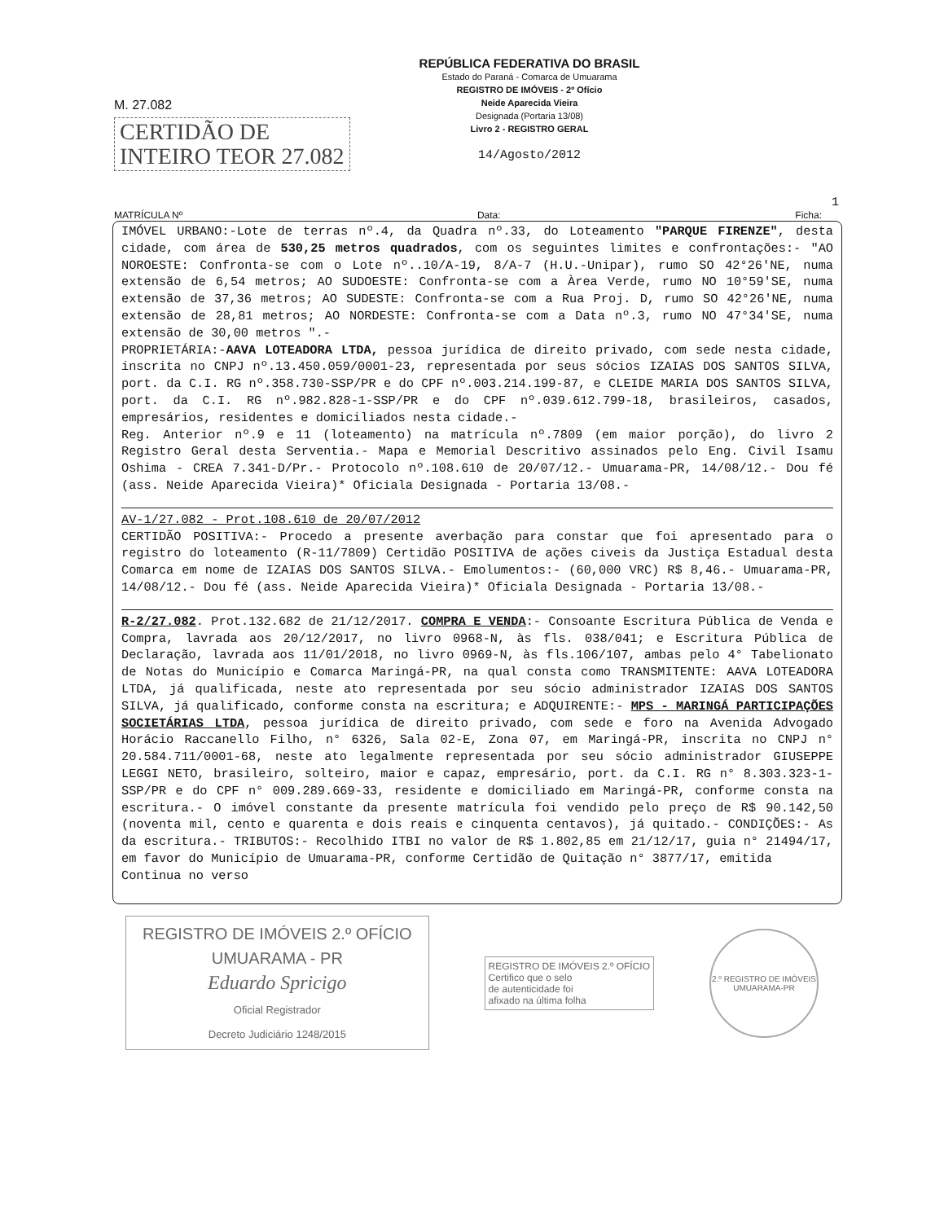M. 27.082
CERTIDÃO DE
INTEIRO TEOR 27.082
REPÚBLICA FEDERATIVA DO BRASIL
Estado do Paraná - Comarca de Umuarama
REGISTRO DE IMÓVEIS - 2º Ofício
Neide Aparecida Vieira
Designada (Portaria 13/08)
Livro 2 - REGISTRO GERAL
14/Agosto/2012
1
MATRÍCULA Nº Data: Ficha:
IMÓVEL URBANO:-Lote de terras nº.4, da Quadra nº.33, do Loteamento "PARQUE FIRENZE", desta cidade, com área de 530,25 metros quadrados, com os seguintes limites e confrontações:- "AO NOROESTE: Confronta-se com o Lote nº..10/A-19, 8/A-7 (H.U.-Unipar), rumo SO 42°26'NE, numa extensão de 6,54 metros; AO SUDOESTE: Confronta-se com a Àrea Verde, rumo NO 10°59'SE, numa extensão de 37,36 metros; AO SUDESTE: Confronta-se com a Rua Proj. D, rumo SO 42°26'NE, numa extensão de 28,81 metros; AO NORDESTE: Confronta-se com a Data nº.3, rumo NO 47°34'SE, numa extensão de 30,00 metros ".-
PROPRIETÁRIA:-AAVA LOTEADORA LTDA, pessoa jurídica de direito privado, com sede nesta cidade, inscrita no CNPJ nº.13.450.059/0001-23, representada por seus sócios IZAIAS DOS SANTOS SILVA, port. da C.I. RG nº.358.730-SSP/PR e do CPF nº.003.214.199-87, e CLEIDE MARIA DOS SANTOS SILVA, port. da C.I. RG nº.982.828-1-SSP/PR e do CPF nº.039.612.799-18, brasileiros, casados, empresários, residentes e domiciliados nesta cidade.-
Reg. Anterior nº.9 e 11 (loteamento) na matrícula nº.7809 (em maior porção), do livro 2 Registro Geral desta Serventia.- Mapa e Memorial Descritivo assinados pelo Eng. Civil Isamu Oshima - CREA 7.341-D/Pr.- Protocolo nº.108.610 de 20/07/12.- Umuarama-PR, 14/08/12.- Dou fé (ass. Neide Aparecida Vieira)* Oficiala Designada - Portaria 13/08.-
AV-1/27.082 - Prot.108.610 de 20/07/2012
CERTIDÃO POSITIVA:- Procedo a presente averbação para constar que foi apresentado para o registro do loteamento (R-11/7809) Certidão POSITIVA de ações civeis da Justiça Estadual desta Comarca em nome de IZAIAS DOS SANTOS SILVA.- Emolumentos:- (60,000 VRC) R$ 8,46.- Umuarama-PR, 14/08/12.- Dou fé (ass. Neide Aparecida Vieira)* Oficiala Designada - Portaria 13/08.-
R-2/27.082. Prot.132.682 de 21/12/2017. COMPRA E VENDA:- Consoante Escritura Pública de Venda e Compra, lavrada aos 20/12/2017, no livro 0968-N, às fls. 038/041; e Escritura Pública de Declaração, lavrada aos 11/01/2018, no livro 0969-N, às fls.106/107, ambas pelo 4° Tabelionato de Notas do Município e Comarca Maringá-PR, na qual consta como TRANSMITENTE: AAVA LOTEADORA LTDA, já qualificada, neste ato representada por seu sócio administrador IZAIAS DOS SANTOS SILVA, já qualificado, conforme consta na escritura; e ADQUIRENTE:- MPS - MARINGÁ PARTICIPAÇÕES SOCIETÁRIAS LTDA, pessoa jurídica de direito privado, com sede e foro na Avenida Advogado Horácio Raccanello Filho, n° 6326, Sala 02-E, Zona 07, em Maringá-PR, inscrita no CNPJ n° 20.584.711/0001-68, neste ato legalmente representada por seu sócio administrador GIUSEPPE LEGGI NETO, brasileiro, solteiro, maior e capaz, empresário, port. da C.I. RG n° 8.303.323-1-SSP/PR e do CPF n° 009.289.669-33, residente e domiciliado em Maringá-PR, conforme consta na escritura.- O imóvel constante da presente matrícula foi vendido pelo preço de R$ 90.142,50 (noventa mil, cento e quarenta e dois reais e cinquenta centavos), já quitado.- CONDIÇÕES:- As da escritura.- TRIBUTOS:- Recolhido ITBI no valor de R$ 1.802,85 em 21/12/17, guia n° 21494/17, em favor do Município de Umuarama-PR, conforme Certidão de Quitação n° 3877/17, emitida
Continua no verso
REGISTRO DE IMÓVEIS 2.º OFÍCIO
UMUARAMA - PR
Eduardo Spricigo
Oficial Registrador
Decreto Judiciário 1248/2015
REGISTRO DE IMÓVEIS 2.º OFÍCIO
Certifico que o selo
de autenticidade foi
afixado na última folha
2.º REGISTRO DE IMÓVEIS
UMUARAMA-PR